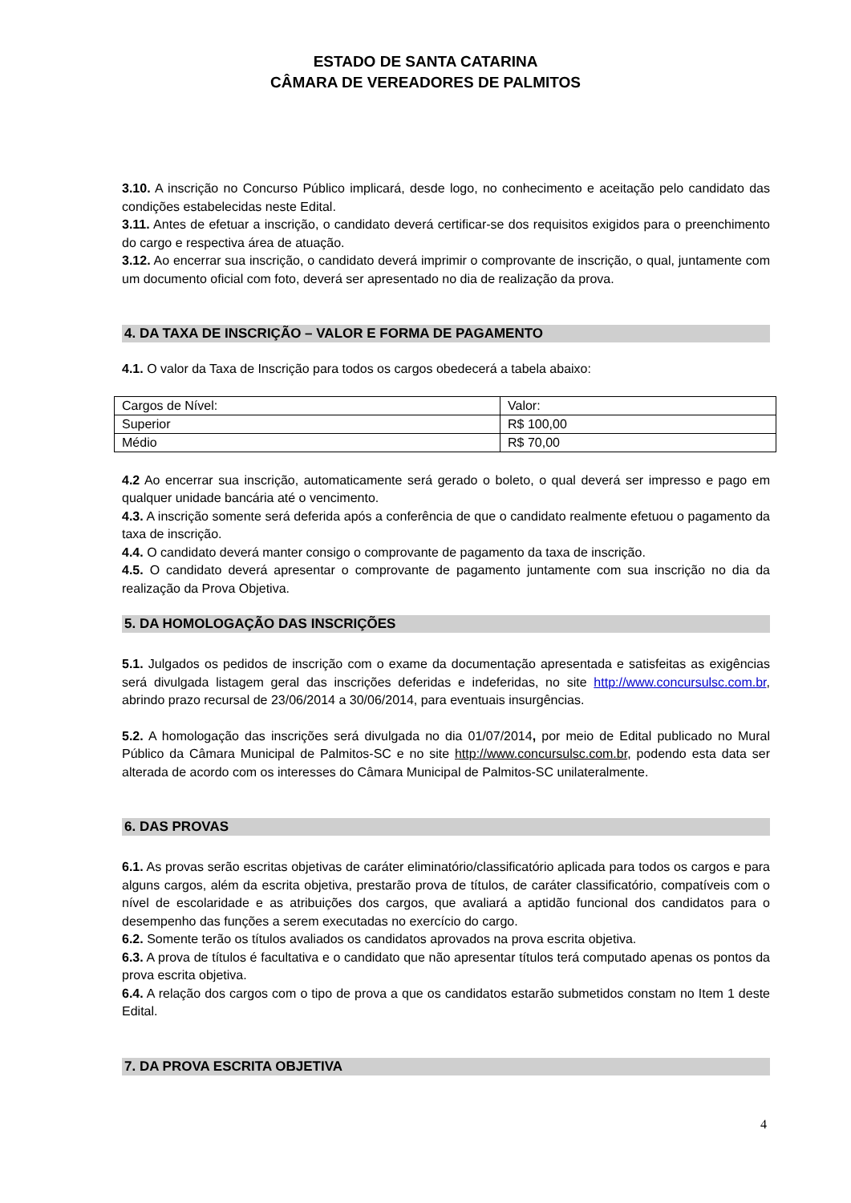ESTADO DE SANTA CATARINA
CÂMARA DE VEREADORES DE PALMITOS
3.10. A inscrição no Concurso Público implicará, desde logo, no conhecimento e aceitação pelo candidato das condições estabelecidas neste Edital.
3.11. Antes de efetuar a inscrição, o candidato deverá certificar-se dos requisitos exigidos para o preenchimento do cargo e respectiva área de atuação.
3.12. Ao encerrar sua inscrição, o candidato deverá imprimir o comprovante de inscrição, o qual, juntamente com um documento oficial com foto, deverá ser apresentado no dia de realização da prova.
4. DA TAXA DE INSCRIÇÃO – VALOR E FORMA DE PAGAMENTO
4.1. O valor da Taxa de Inscrição para todos os cargos obedecerá a tabela abaixo:
| Cargos de Nível: | Valor: |
| Superior | R$ 100,00 |
| Médio | R$ 70,00 |
4.2 Ao encerrar sua inscrição, automaticamente será gerado o boleto, o qual deverá ser impresso e pago em qualquer unidade bancária até o vencimento.
4.3. A inscrição somente será deferida após a conferência de que o candidato realmente efetuou o pagamento da taxa de inscrição.
4.4. O candidato deverá manter consigo o comprovante de pagamento da taxa de inscrição.
4.5. O candidato deverá apresentar o comprovante de pagamento juntamente com sua inscrição no dia da realização da Prova Objetiva.
5. DA HOMOLOGAÇÃO DAS INSCRIÇÕES
5.1. Julgados os pedidos de inscrição com o exame da documentação apresentada e satisfeitas as exigências será divulgada listagem geral das inscrições deferidas e indeferidas, no site http://www.concursulsc.com.br, abrindo prazo recursal de 23/06/2014 a 30/06/2014, para eventuais insurgências.
5.2. A homologação das inscrições será divulgada no dia 01/07/2014, por meio de Edital publicado no Mural Público da Câmara Municipal de Palmitos-SC e no site http://www.concursulsc.com.br, podendo esta data ser alterada de acordo com os interesses do Câmara Municipal de Palmitos-SC unilateralmente.
6. DAS PROVAS
6.1. As provas serão escritas objetivas de caráter eliminatório/classificatório aplicada para todos os cargos e para alguns cargos, além da escrita objetiva, prestarão prova de títulos, de caráter classificatório, compatíveis com o nível de escolaridade e as atribuições dos cargos, que avaliará a aptidão funcional dos candidatos para o desempenho das funções a serem executadas no exercício do cargo.
6.2. Somente terão os títulos avaliados os candidatos aprovados na prova escrita objetiva.
6.3. A prova de títulos é facultativa e o candidato que não apresentar títulos terá computado apenas os pontos da prova escrita objetiva.
6.4. A relação dos cargos com o tipo de prova a que os candidatos estarão submetidos constam no Item 1 deste Edital.
7. DA PROVA ESCRITA OBJETIVA
4